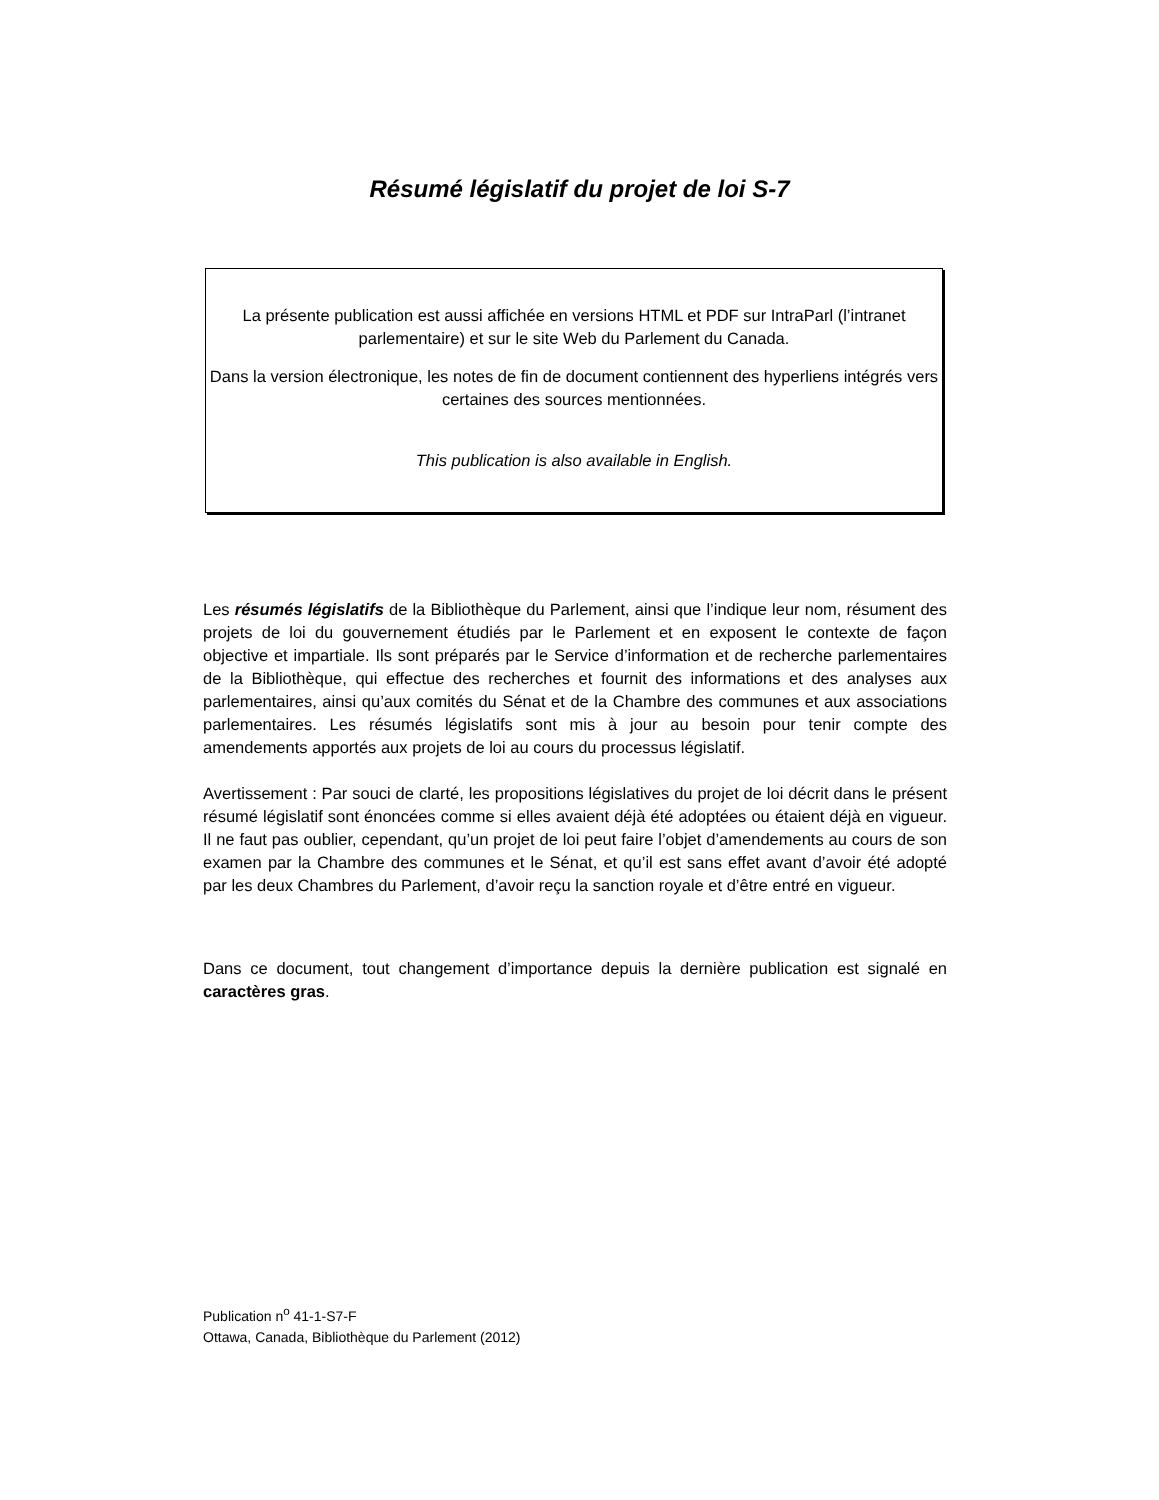Résumé législatif du projet de loi S-7
La présente publication est aussi affichée en versions HTML et PDF sur IntraParl (l’intranet parlementaire) et sur le site Web du Parlement du Canada.
Dans la version électronique, les notes de fin de document contiennent des hyperliens intégrés vers certaines des sources mentionnées.
This publication is also available in English.
Les résumés législatifs de la Bibliothèque du Parlement, ainsi que l’indique leur nom, résument des projets de loi du gouvernement étudiés par le Parlement et en exposent le contexte de façon objective et impartiale. Ils sont préparés par le Service d’information et de recherche parlementaires de la Bibliothèque, qui effectue des recherches et fournit des informations et des analyses aux parlementaires, ainsi qu’aux comités du Sénat et de la Chambre des communes et aux associations parlementaires. Les résumés législatifs sont mis à jour au besoin pour tenir compte des amendements apportés aux projets de loi au cours du processus législatif.
Avertissement : Par souci de clarté, les propositions législatives du projet de loi décrit dans le présent résumé législatif sont énoncées comme si elles avaient déjà été adoptées ou étaient déjà en vigueur. Il ne faut pas oublier, cependant, qu’un projet de loi peut faire l’objet d’amendements au cours de son examen par la Chambre des communes et le Sénat, et qu’il est sans effet avant d’avoir été adopté par les deux Chambres du Parlement, d’avoir reçu la sanction royale et d’être entré en vigueur.
Dans ce document, tout changement d’importance depuis la dernière publication est signalé en caractères gras.
Publication n<sup>o</sup> 41-1-S7-F
Ottawa, Canada, Bibliothèque du Parlement (2012)